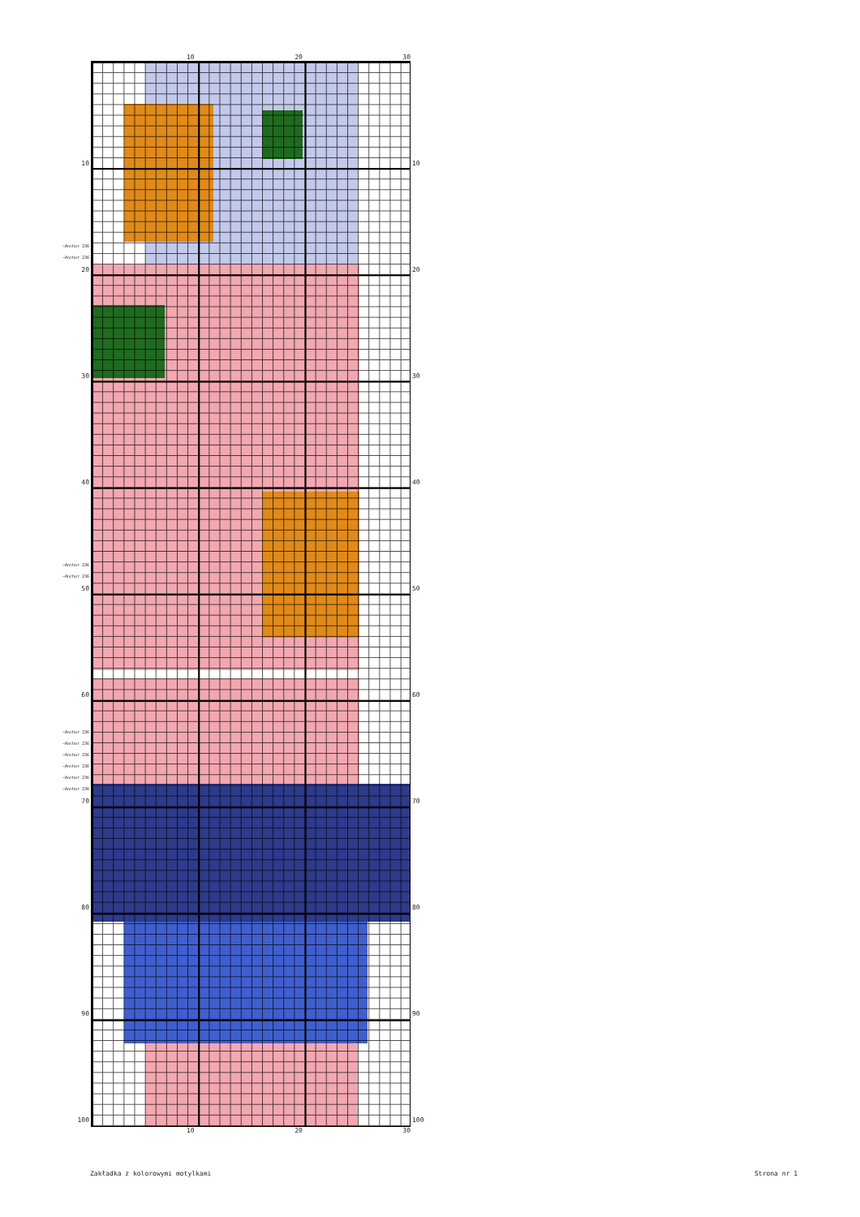10
~Anchor 236
~Anchor 236
20
30
40
~Anchor 236
~Anchor 236
50
60
~Anchor 236
~Anchor 236
~Anchor 236
~Anchor 236
~Anchor 236
~Anchor 236
70
80
90
100
10 20 30
10 20 30
10
20
30
40
50
60
70
80
90
100
Zakładka z kolorowymi motylkami Strona nr 1